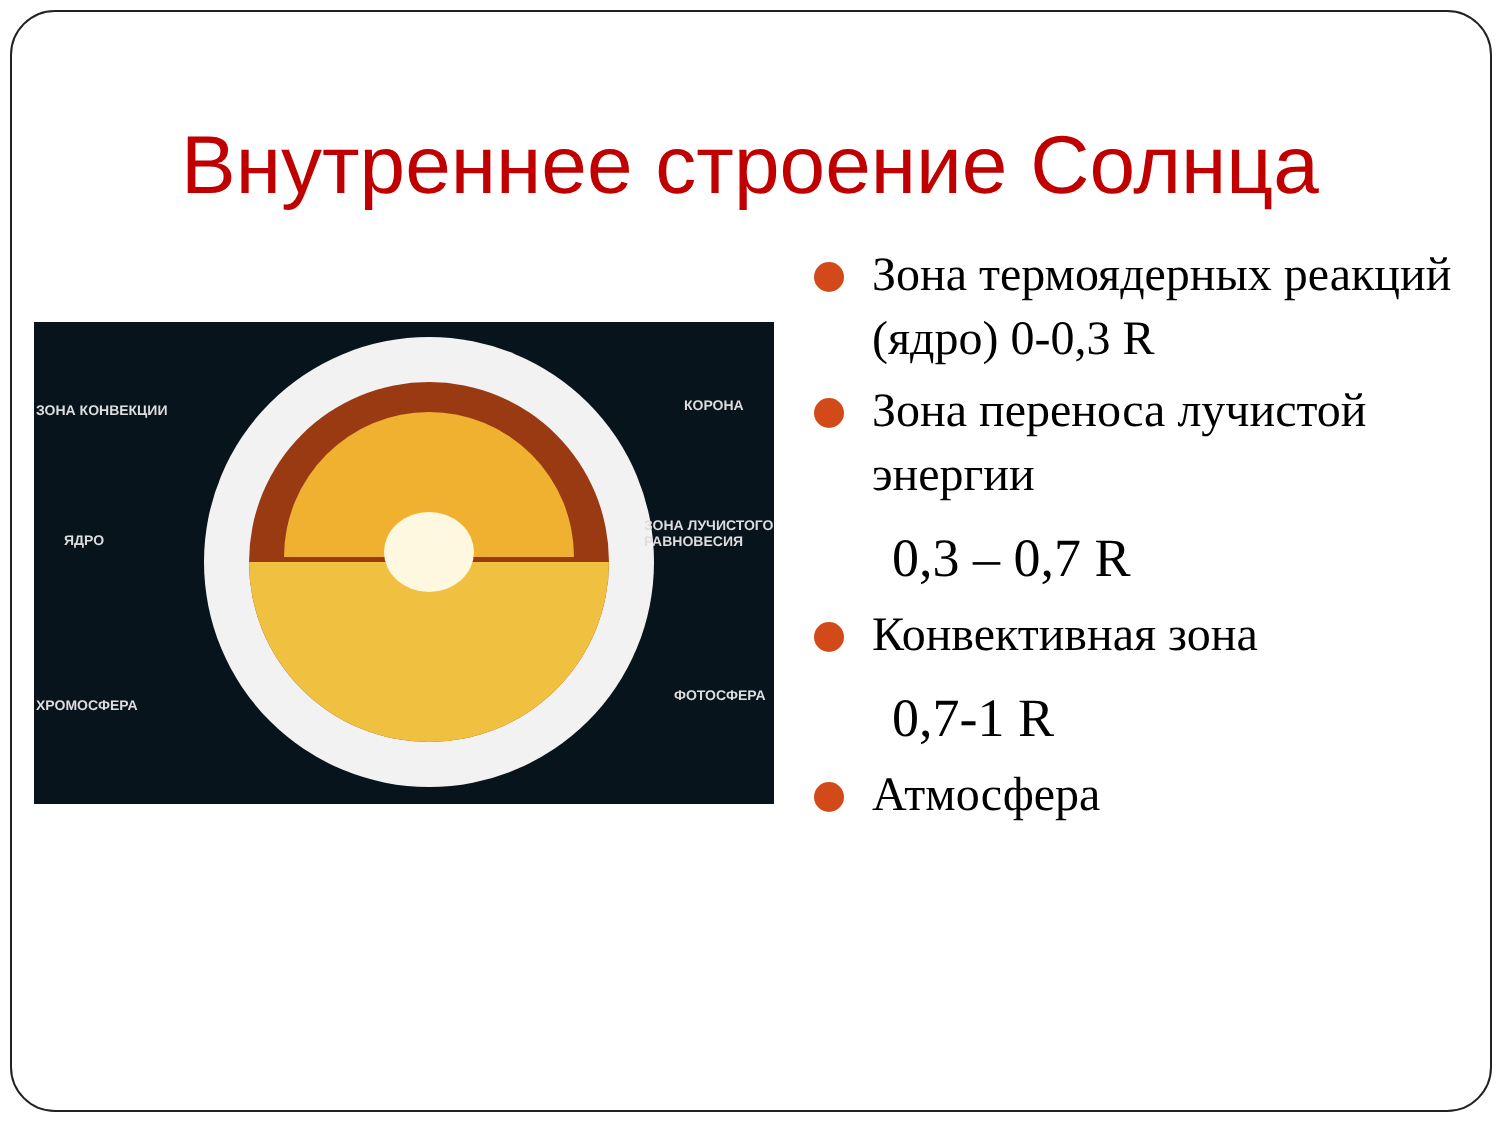Внутреннее строение Солнца
ЗОНА КОНВЕКЦИИ КОРОНА
ЯДРО
ЗОНА ЛУЧИСТОГО
РАВНОВЕСИЯ
ХРОМОСФЕРА
ФОТОСФЕРА
Зона термоядерных реакций (ядро) 0-0,3 R
Зона переноса лучистой энергии
0,3 – 0,7 R
Конвективная зона
0,7-1 R
Атмосфера